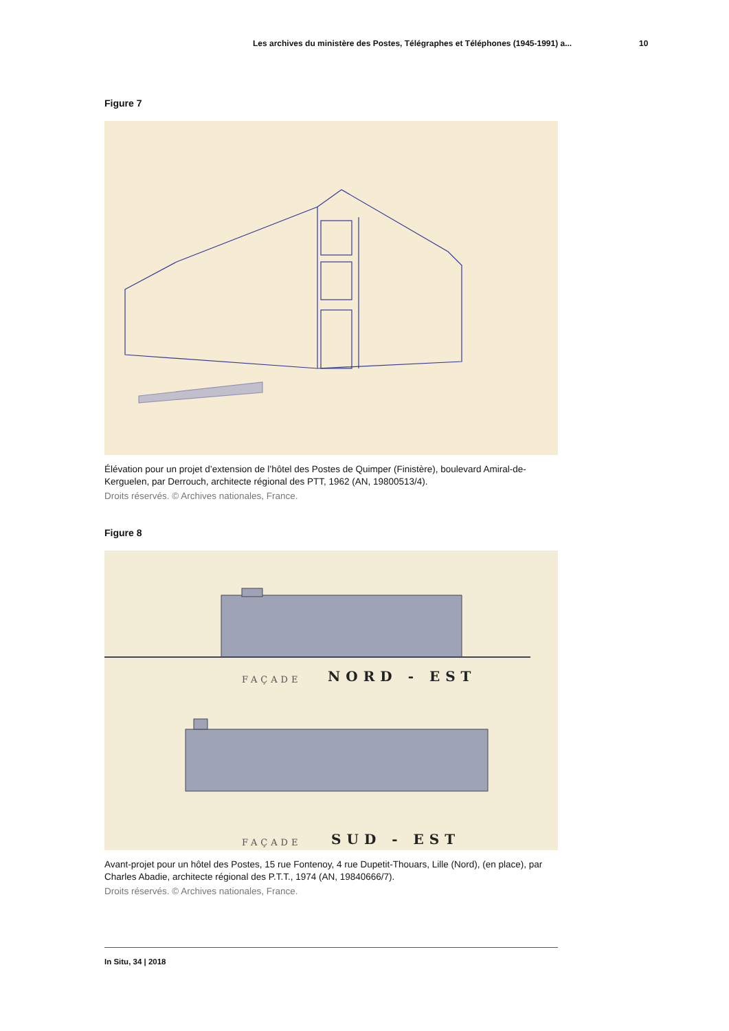Les archives du ministère des Postes, Télégraphes et Téléphones (1945-1991) a... 10
Figure 7
Élévation pour un projet d’extension de l’hôtel des Postes de Quimper (Finistère), boulevard Amiral-de-Kerguelen, par Derrouch, architecte régional des PTT, 1962 (AN, 19800513/4).
Droits réservés. © Archives nationales, France.
Figure 8
NORD - EST
SUD - EST
FAÇADE
FAÇADE
Avant-projet pour un hôtel des Postes, 15 rue Fontenoy, 4 rue Dupetit-Thouars, Lille (Nord), (en place), par Charles Abadie, architecte régional des P.T.T., 1974 (AN, 19840666/7).
Droits réservés. © Archives nationales, France.
In Situ, 34 | 2018